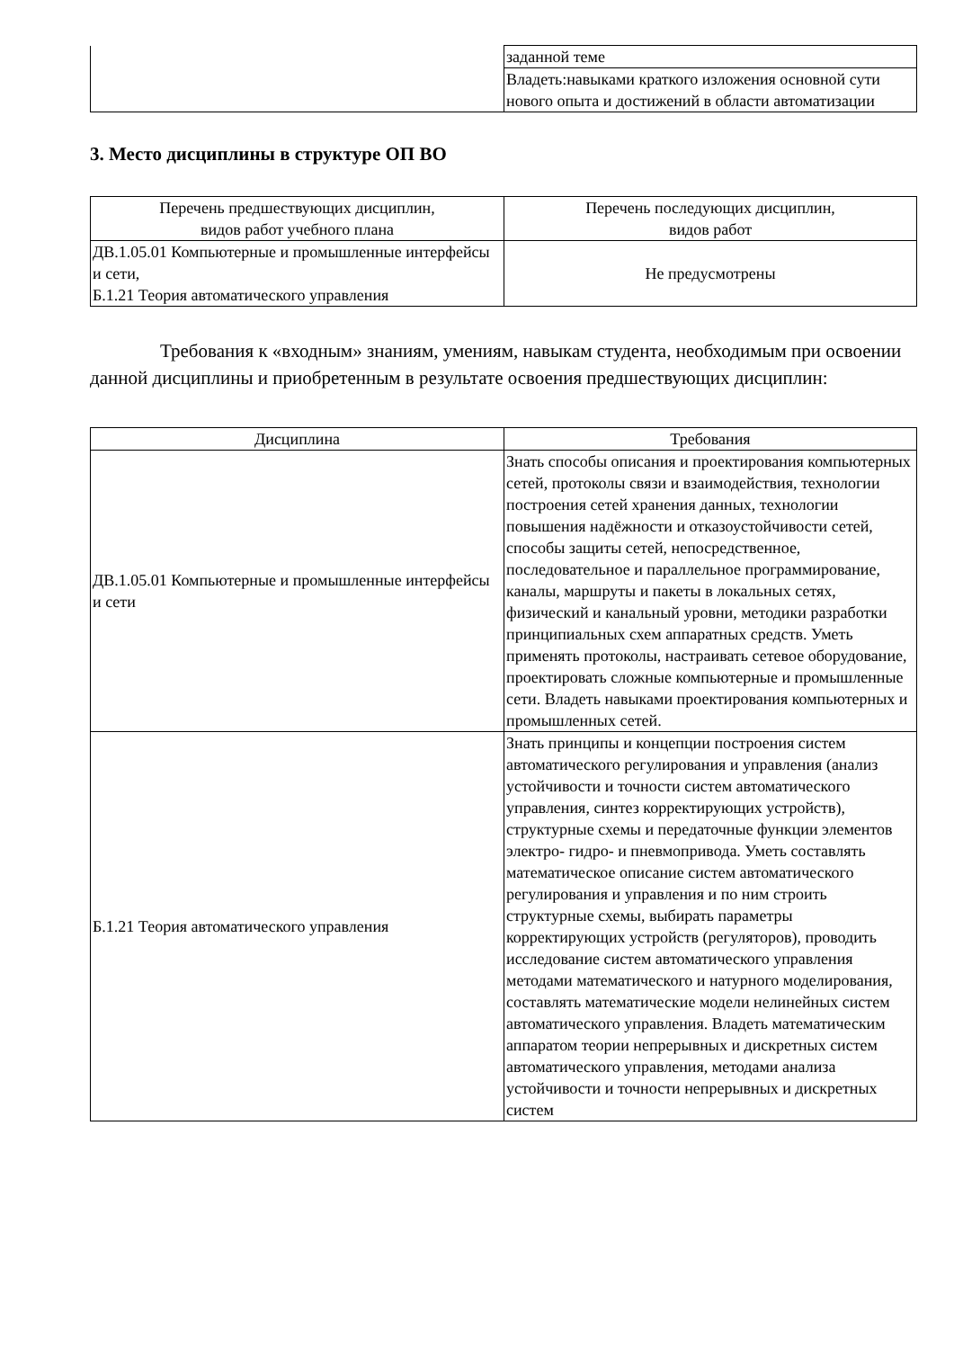| | заданной теме |
| | Владеть:навыками краткого изложения основной сути нового опыта и достижений в области автоматизации |
3. Место дисциплины в структуре ОП ВО
| Перечень предшествующих дисциплин, видов работ учебного плана | Перечень последующих дисциплин, видов работ |
| --- | --- |
| ДВ.1.05.01 Компьютерные и промышленные интерфейсы и сети, Б.1.21 Теория автоматического управления | Не предусмотрены |
Требования к «входным» знаниям, умениям, навыкам студента, необходимым при освоении данной дисциплины и приобретенным в результате освоения предшествующих дисциплин:
| Дисциплина | Требования |
| --- | --- |
| ДВ.1.05.01 Компьютерные и промышленные интерфейсы и сети | Знать способы описания и проектирования компьютерных сетей, протоколы связи и взаимодействия, технологии построения сетей хранения данных, технологии повышения надёжности и отказоустойчивости сетей, способы защиты сетей, непосредственное, последовательное и параллельное программирование, каналы, маршруты и пакеты в локальных сетях, физический и канальный уровни, методики разработки принципиальных схем аппаратных средств. Уметь применять протоколы, настраивать сетевое оборудование, проектировать сложные компьютерные и промышленные сети. Владеть навыками проектирования компьютерных и промышленных сетей. |
| Б.1.21 Теория автоматического управления | Знать принципы и концепции построения систем автоматического регулирования и управления (анализ устойчивости и точности систем автоматического управления, синтез корректирующих устройств), структурные схемы и передаточные функции элементов электро- гидро- и пневмопривода. Уметь составлять математическое описание систем автоматического регулирования и управления и по ним строить структурные схемы, выбирать параметры корректирующих устройств (регуляторов), проводить исследование систем автоматического управления методами математического и натурного моделирования, составлять математические модели нелинейных систем автоматического управления. Владеть математическим аппаратом теории непрерывных и дискретных систем автоматического управления, методами анализа устойчивости и точности непрерывных и дискретных систем |